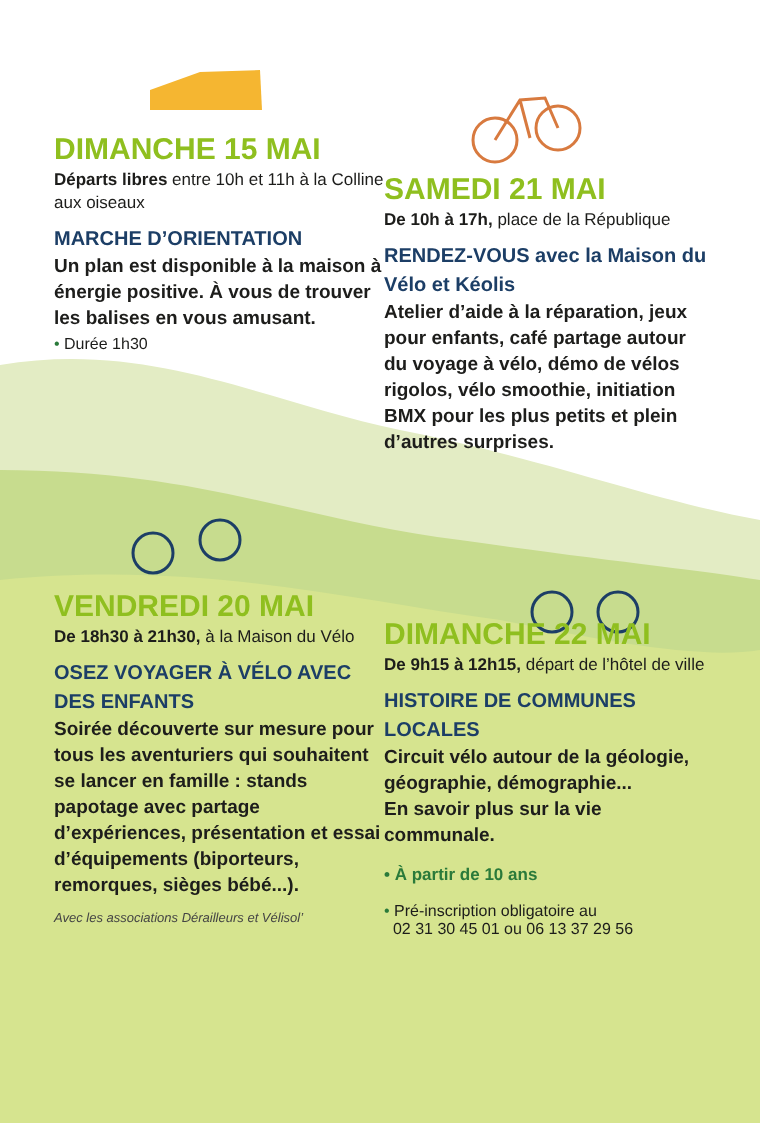DIMANCHE 15 MAI
Départs libres entre 10h et 11h à la Colline aux oiseaux
MARCHE D’ORIENTATION
Un plan est disponible à la maison à énergie positive. À vous de trouver les balises en vous amusant.
• Durée 1h30
VENDREDI 20 MAI
De 18h30 à 21h30, à la Maison du Vélo
OSEZ VOYAGER À VÉLO AVEC DES ENFANTS
Soirée découverte sur mesure pour tous les aventuriers qui souhaitent se lancer en famille : stands papotage avec partage d’expériences, présentation et essai d’équipements (biporteurs, remorques, sièges bébé...).
Avec les associations Dérailleurs et Vélisol’
SAMEDI 21 MAI
De 10h à 17h, place de la République
RENDEZ-VOUS avec la Maison du Vélo et Kéolis
Atelier d’aide à la réparation, jeux pour enfants, café partage autour du voyage à vélo, démo de vélos rigolos, vélo smoothie, initiation BMX pour les plus petits et plein d’autres surprises.
DIMANCHE 22 MAI
De 9h15 à 12h15, départ de l’hôtel de ville
HISTOIRE DE COMMUNES LOCALES
Circuit vélo autour de la géologie, géographie, démographie...
En savoir plus sur la vie communale.
• À partir de 10 ans
• Pré-inscription obligatoire au
02 31 30 45 01 ou 06 13 37 29 56